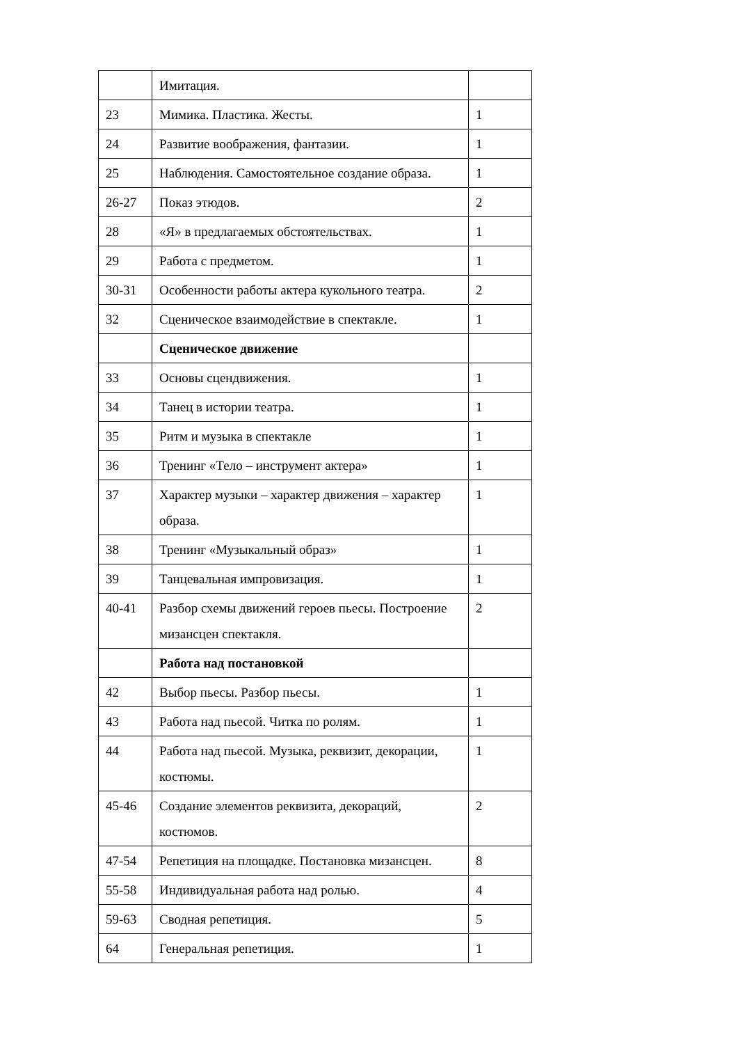| | Имитация. | |
| 23 | Мимика. Пластика. Жесты. | 1 |
| 24 | Развитие воображения, фантазии. | 1 |
| 25 | Наблюдения. Самостоятельное создание образа. | 1 |
| 26-27 | Показ этюдов. | 2 |
| 28 | «Я» в предлагаемых обстоятельствах. | 1 |
| 29 | Работа с предметом. | 1 |
| 30-31 | Особенности работы актера кукольного театра. | 2 |
| 32 | Сценическое взаимодействие в спектакле. | 1 |
| | Сценическое движение | |
| 33 | Основы сцендвижения. | 1 |
| 34 | Танец в истории театра. | 1 |
| 35 | Ритм и музыка в спектакле | 1 |
| 36 | Тренинг «Тело – инструмент актера» | 1 |
| 37 | Характер музыки – характер движения – характер образа. | 1 |
| 38 | Тренинг «Музыкальный образ» | 1 |
| 39 | Танцевальная импровизация. | 1 |
| 40-41 | Разбор схемы движений героев пьесы. Построение мизансцен спектакля. | 2 |
| | Работа над постановкой | |
| 42 | Выбор пьесы. Разбор пьесы. | 1 |
| 43 | Работа над пьесой. Читка по ролям. | 1 |
| 44 | Работа над пьесой. Музыка, реквизит, декорации, костюмы. | 1 |
| 45-46 | Создание элементов реквизита, декораций, костюмов. | 2 |
| 47-54 | Репетиция на площадке. Постановка мизансцен. | 8 |
| 55-58 | Индивидуальная работа над ролью. | 4 |
| 59-63 | Сводная репетиция. | 5 |
| 64 | Генеральная репетиция. | 1 |